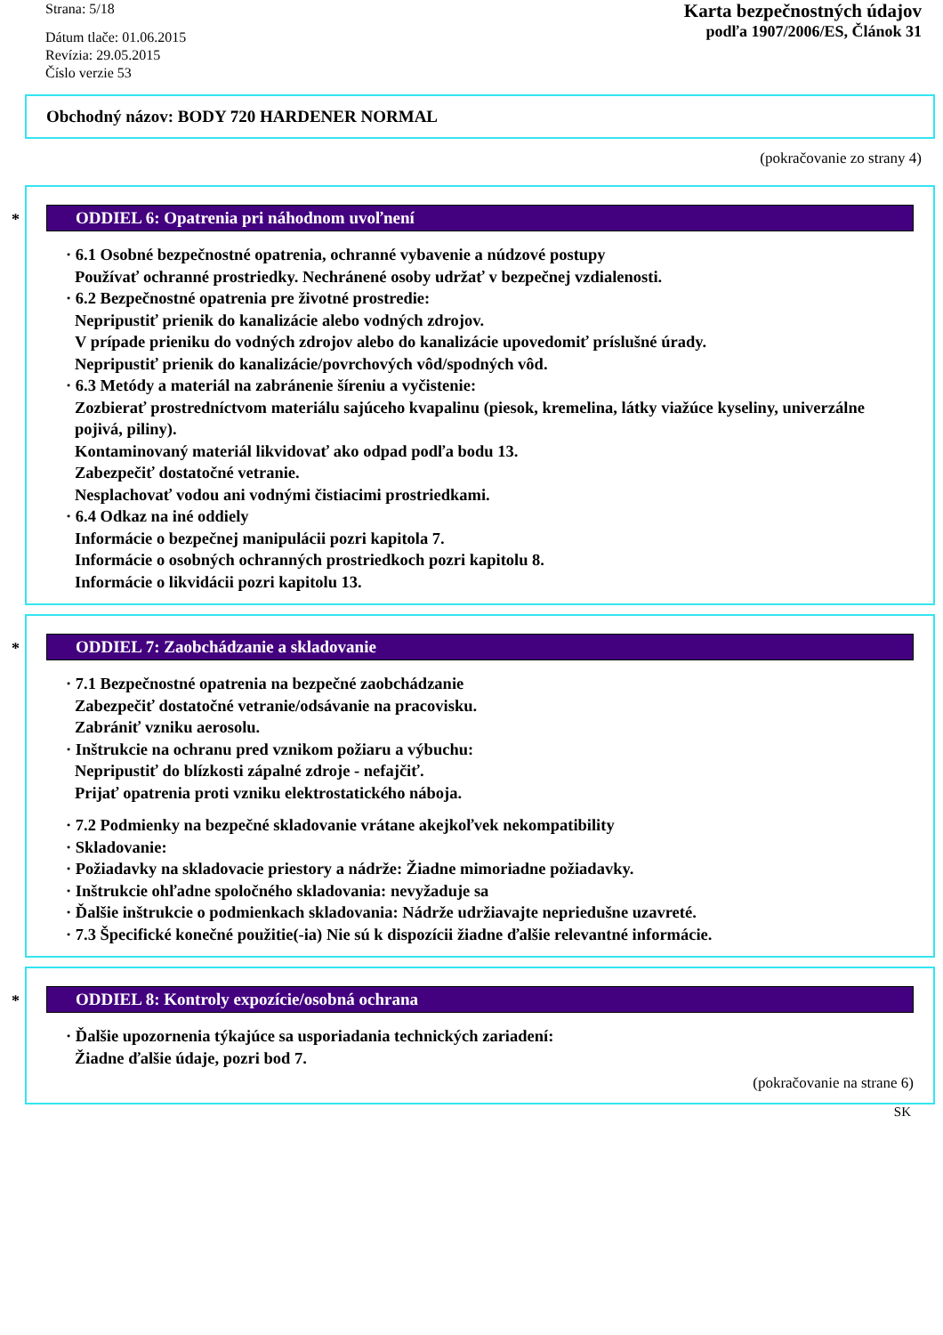Strana: 5/18
Dátum tlače: 01.06.2015
Revízia: 29.05.2015
Číslo verzie 53
Karta bezpečnostných údajov
podľa 1907/2006/ES, Článok 31
Obchodný názov: BODY 720 HARDENER NORMAL
(pokračovanie zo strany 4)
*
ODDIEL 6: Opatrenia pri náhodnom uvoľnení
· 6.1 Osobné bezpečnostné opatrenia, ochranné vybavenie a núdzové postupy
Používať ochranné prostriedky. Nechránené osoby udržať v bezpečnej vzdialenosti.
· 6.2 Bezpečnostné opatrenia pre životné prostredie:
Nepripustiť prienik do kanalizácie alebo vodných zdrojov.
V prípade prieniku do vodných zdrojov alebo do kanalizácie upovedomiť príslušné úrady.
Nepripustiť prienik do kanalizácie/povrchových vôd/spodných vôd.
· 6.3 Metódy a materiál na zabránenie šíreniu a vyčistenie:
Zozbierať prostredníctvom materiálu sajúceho kvapalinu (piesok, kremelina, látky viažúce kyseliny, univerzálne pojivá, piliny).
Kontaminovaný materiál likvidovať ako odpad podľa bodu 13.
Zabezpečiť dostatočné vetranie.
Nesplachovať vodou ani vodnými čistiacimi prostriedkami.
· 6.4 Odkaz na iné oddiely
Informácie o bezpečnej manipulácii pozri kapitola 7.
Informácie o osobných ochranných prostriedkoch pozri kapitolu 8.
Informácie o likvidácii pozri kapitolu 13.
*
ODDIEL 7: Zaobchádzanie a skladovanie
· 7.1 Bezpečnostné opatrenia na bezpečné zaobchádzanie
Zabezpečiť dostatočné vetranie/odsávanie na pracovisku.
Zabrániť vzniku aerosolu.
· Inštrukcie na ochranu pred vznikom požiaru a výbuchu:
Nepripustiť do blízkosti zápalné zdroje - nefajčiť.
Prijať opatrenia proti vzniku elektrostatického náboja.
· 7.2 Podmienky na bezpečné skladovanie vrátane akejkoľvek nekompatibility
· Skladovanie:
· Požiadavky na skladovacie priestory a nádrže: Žiadne mimoriadne požiadavky.
· Inštrukcie ohľadne spoločného skladovania: nevyžaduje sa
· Ďalšie inštrukcie o podmienkach skladovania: Nádrže udržiavajte nepriedušne uzavreté.
· 7.3 Špecifické konečné použitie(-ia) Nie sú k dispozícii žiadne ďalšie relevantné informácie.
*
ODDIEL 8: Kontroly expozície/osobná ochrana
· Ďalšie upozornenia týkajúce sa usporiadania technických zariadení:
Žiadne ďalšie údaje, pozri bod 7.
(pokračovanie na strane 6)
SK